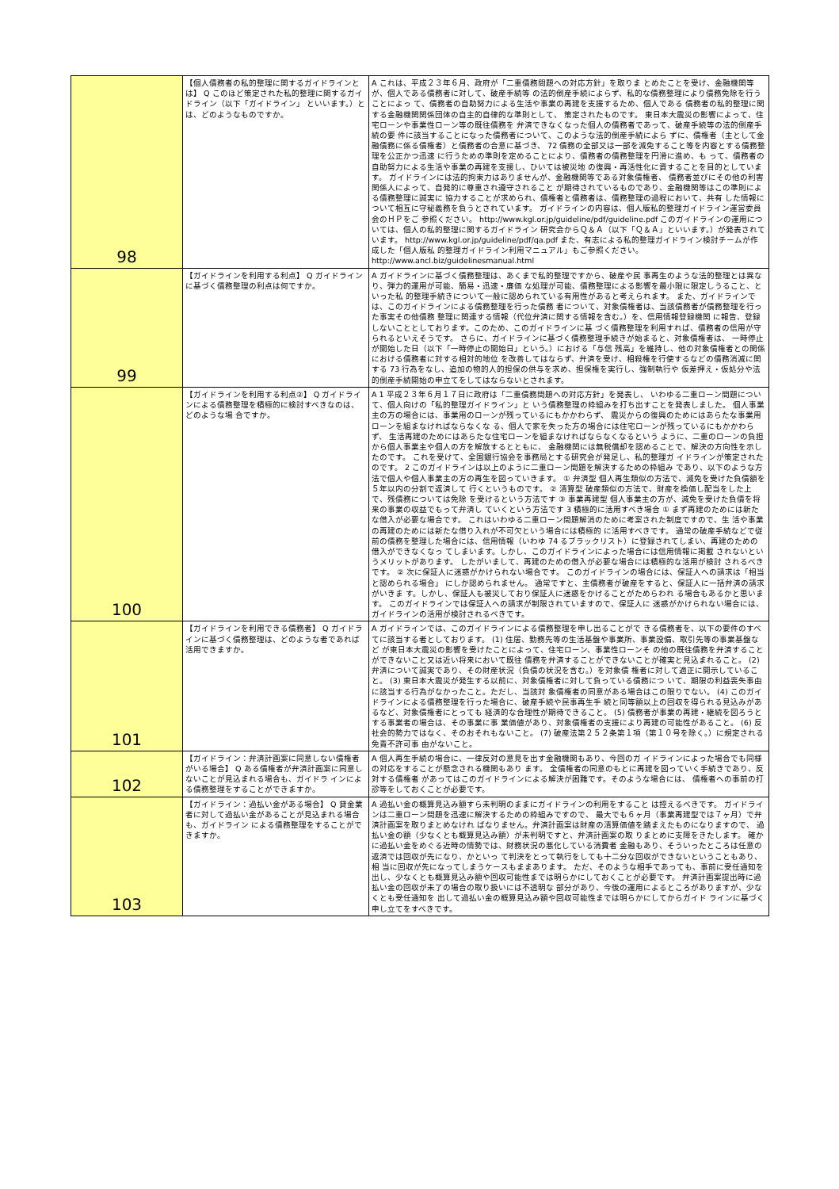| 98 | 【個人債務者の私的整理に関するガイドラインとは】 Q このほど策定された私的整理に関するガイドライン（以下「ガイドライン」 といいます。）とは、どのようなものですか。 | A これは、平成２３年６月、政府が「二重債務問題への対応方針」を取りま とめたことを受け、金融機関等が、個人である債務者に対して、破産手続等 の法的倒産手続によらず、私的な債務整理により債務免除を行うことによっ て、債務者の自助努力による生活や事業の再建を支援するため、個人である 債務者の私的整理に関する金融機関関係団体の自主的自律的な準則として、 策定されたものです。 東日本大震災の影響によって、住宅ローンや事業性ローン等の既往債務を 弁済できなくなった個人の債務者であって、破産手続等の法的倒産手続の要 件に該当することになった債務者について、このような法的倒産手続によら ずに、債権者（主として金融債務に係る債権者）と債務者の合意に基づき、 72 債務の全部又は一部を減免すること等を内容とする債務整理を公正かつ迅速 に行うための準則を定めることにより、債務者の債務整理を円滑に進め、も って、債務者の自助努力による生活や事業の再建を支援し、ひいては被災地 の復興・再活性化に資することを目的としています。 ガイドラインには法的拘束力はありませんが、金融機関等である対象債権者、 債務者並びにその他の利害関係人によって、自発的に尊重され遵守されること が期待されているものであり、金融機関等はこの準則による債務整理に誠実に 協力することが求められ、債権者と債務者は、債務整理の過程において、共有 した情報について相互に守秘義務を負うとされています。 ガイドラインの内容は、個人版私的整理ガイドライン運営委員会のＨＰをご 参照ください。 http://www.kgl.or.jp/guideline/pdf/guideline.pdf このガイドラインの運用については、個人の私的整理に関するガイドライン 研究会からＱ＆Ａ（以下「Ｑ＆Ａ」といいます。）が発表されています。 http://www.kgl.or.jp/guideline/pdf/qa.pdf また、有志による私的整理ガイドライン検討チームが作成した「個人版私 的整理ガイドライン利用マニュアル」もご参照ください。 http://www.ancl.biz/guidelinesmanual.html |
| 99 | 【ガイドラインを利用する利点】 Q ガイドラインに基づく債務整理の利点は何ですか。 | A ガイドラインに基づく債務整理は、あくまで私的整理ですから、破産や民 事再生のような法的整理とは異なり、弾力的運用が可能、簡易・迅速・廉価 な処理が可能、債務整理による影響を最小限に限定しうること、といった私 的整理手続きについて一般に認められている有用性があると考えられます。 また、ガイドラインでは、このガイドラインによる債務整理を行った債務 者について、対象債権者は、当該債務者が債務整理を行った事実その他債務 整理に関連する情報（代位弁済に関する情報を含む。）を、信用情報登録機関 に報告、登録しないこととしております。このため、このガイドラインに基 づく債務整理を利用すれば、債務者の信用が守られるといえそうです。 さらに、ガイドラインに基づく債務整理手続きが始まると、対象債権者は、 一時停止が開始した日（以下「一時停止の開始日」という。）における「与信 残高」を維持し、他の対象債権者との関係における債務者に対する相対的地位 を改善してはならず、弁済を受け、相殺権を行使するなどの債務消滅に関する 73 行為をなし、追加の物的人的担保の供与を求め、担保権を実行し、強制執行や 仮差押え・仮処分や法的倒産手続開始の申立てをしてはならないとされます。 |
| 100 | 【ガイドラインを利用する利点②】 Q ガイドラインによる債務整理を積極的に検討すべきなのは、どのような場 合ですか。 | A 1 平成２３年６月１７日に政府は「二重債務問題への対応方針」を発表し、 いわゆる二重ローン問題について、個人向けの「私的整理ガイドライン」と いう債務整理の枠組みを打ち出すことを発表しました。 個人事業主の方の場合には、事業用のローンが残っているにもかかわらず、 震災からの復興のためにはあらたな事業用ローンを組まなければならなくな る、個人で家を失った方の場合には住宅ローンが残っているにもかかわらず、 生活再建のためにはあらたな住宅ローンを組まなければならなくなるという ように、二重のローンの負担から個人事業主や個人の方を解放するとともに、 金融機関には無税償却を認めることで、解決の方向性を示したのです。 これを受けて、全国銀行協会を事務局とする研究会が発足し、私的整理ガ イドラインが策定されたのです。 2 このガイドラインは以上のように二重ローン問題を解決するための枠組み であり、以下のような方法で個人や個人事業主の方の再生を図っていきます。 ① 弁済型 個人再生類似の方法で、減免を受けた負債額を５年以内の分割で返済して 行くというものです。 ② 清算型 破産類似の方法で、財産を換価し配当をした上で、残債務については免除 を受けるという方法です ③ 事業再建型 個人事業主の方が、減免を受けた負債を将来の事業の収益でもって弁済し ていくという方法です 3 積極的に活用すべき場合 ① まず再建のためには新たな借入が必要な場合です。 これはいわゆる二重ローン問題解消のために考案された制度ですので、生 活や事業の再建のためには新たな借り入れが不可欠という場合には積極的 に活用すべきです。 通常の破産手続などで従前の債務を整理した場合には、信用情報（いわゆ 74 るブラックリスト）に登録されてしまい、再建のための借入ができなくなっ てしまいます。しかし、このガイドラインによった場合には信用情報に掲載 されないというメリットがあります。 したがいまして、再建のための借入が必要な場合には積極的な活用が検討 されるべきです。 ② 次に保証人に迷惑がかけられない場合です。 このガイドラインの場合には、保証人への請求は「相当と認められる場合」 にしか認められません。 通常ですと、主債務者が破産をすると、保証人に一括弁済の請求がいきま す。しかし、保証人も被災しており保証人に迷惑をかけることがためらわれ る場合もあるかと思います。 このガイドラインでは保証人への請求が制限されていますので、保証人に 迷惑がかけられない場合には、ガイドラインの活用が検討されるべきです。 |
| 101 | 【ガイドラインを利用できる債務者】 Q ガイドラインに基づく債務整理は、どのような者であれば活用できますか。 | A ガイドラインでは、このガイドラインによる債務整理を申し出ることがで きる債務者を、以下の要件のすべてに該当する者としております。 (1) 住居、勤務先等の生活基盤や事業所、事業設備、取引先等の事業基盤など が東日本大震災の影響を受けたことによって、住宅ローン、事業性ローンそ の他の既往債務を弁済することができないこと又は近い将来において既往 債務を弁済することができないことが確実と見込まれること。 (2) 弁済について誠実であり、その財産状況（負債の状況を含む。）を対象債 権者に対して適正に開示していること。 (3) 東日本大震災が発生する以前に、対象債権者に対して負っている債務につ いて、期限の利益喪失事由に該当する行為がなかったこと。ただし、当該対 象債権者の同意がある場合はこの限りでない。 (4) このガイドラインによる債務整理を行った場合に、破産手続や民事再生手 続と同等額以上の回収を得られる見込みがあるなど、対象債権者にとっても 経済的な合理性が期待できること。 (5) 債務者が事業の再建・継続を図ろうとする事業者の場合は、その事業に事 業価値があり、対象債権者の支援により再建の可能性があること。 (6) 反社会的勢力ではなく、そのおそれもないこと。 (7) 破産法第２５２条第１項（第１０号を除く。）に規定される免責不許可事 由がないこと。 |
| 102 | 【ガイドライン：弁済計画案に同意しない債権者がいる場合】 Q ある債権者が弁済計画案に同意しないことが見込まれる場合も、ガイドラ インによる債務整理をすることができますか。 | A 個人再生手続の場合に、一律反対の意見を出す金融機関もあり、今回のガ イドラインによった場合でも同様の対応をすることが懸念される機関もあり ます。 全債権者の同意のもとに再建を図っていく手続きであり、反対する債権者 があってはこのガイドラインによる解決が困難です。そのような場合には、 債権者への事前の打診等をしておくことが必要です。 |
| 103 | 【ガイドライン：過払い金がある場合】 Q 貸金業者に対して過払い金があることが見込まれる場合も、ガイドライン による債務整理をすることができますか。 | A 過払い金の概算見込み額すら未判明のままにガイドラインの利用をすること は控えるべきです。 ガイドラインは二重ローン問題を迅速に解決するための枠組みですので、 最大でも６ヶ月（事業再建型では７ヶ月）で弁済計画案を取りまとめなけれ ばなりません。弁済計画案は財産の清算価値を踏まえたものになりますので、 過払い金の額（少なくとも概算見込み額）が未判明ですと、弁済計画案の取 りまとめに支障をきたします。 確かに過払い金をめぐる近時の情勢では、財務状況の悪化している消費者 金融もあり、そういったところは任意の返済では回収が先になり、かといっ て判決をとって執行をしても十二分な回収ができないということもあり、相 当に回収が先になってしまうケースもままあります。 ただ、そのような相手であっても、事前に受任通知を出し、少なくとも概算見込み額や回収可能性までは明らかにしておくことが必要です。 弁済計画案提出時に過払い金の回収が未了の場合の取り扱いには不透明な 部分があり、今後の運用によるところがありますが、少なくとも受任通知を 出して過払い金の概算見込み額や回収可能性までは明らかにしてからガイド ラインに基づく申し立てをすべきです。 |